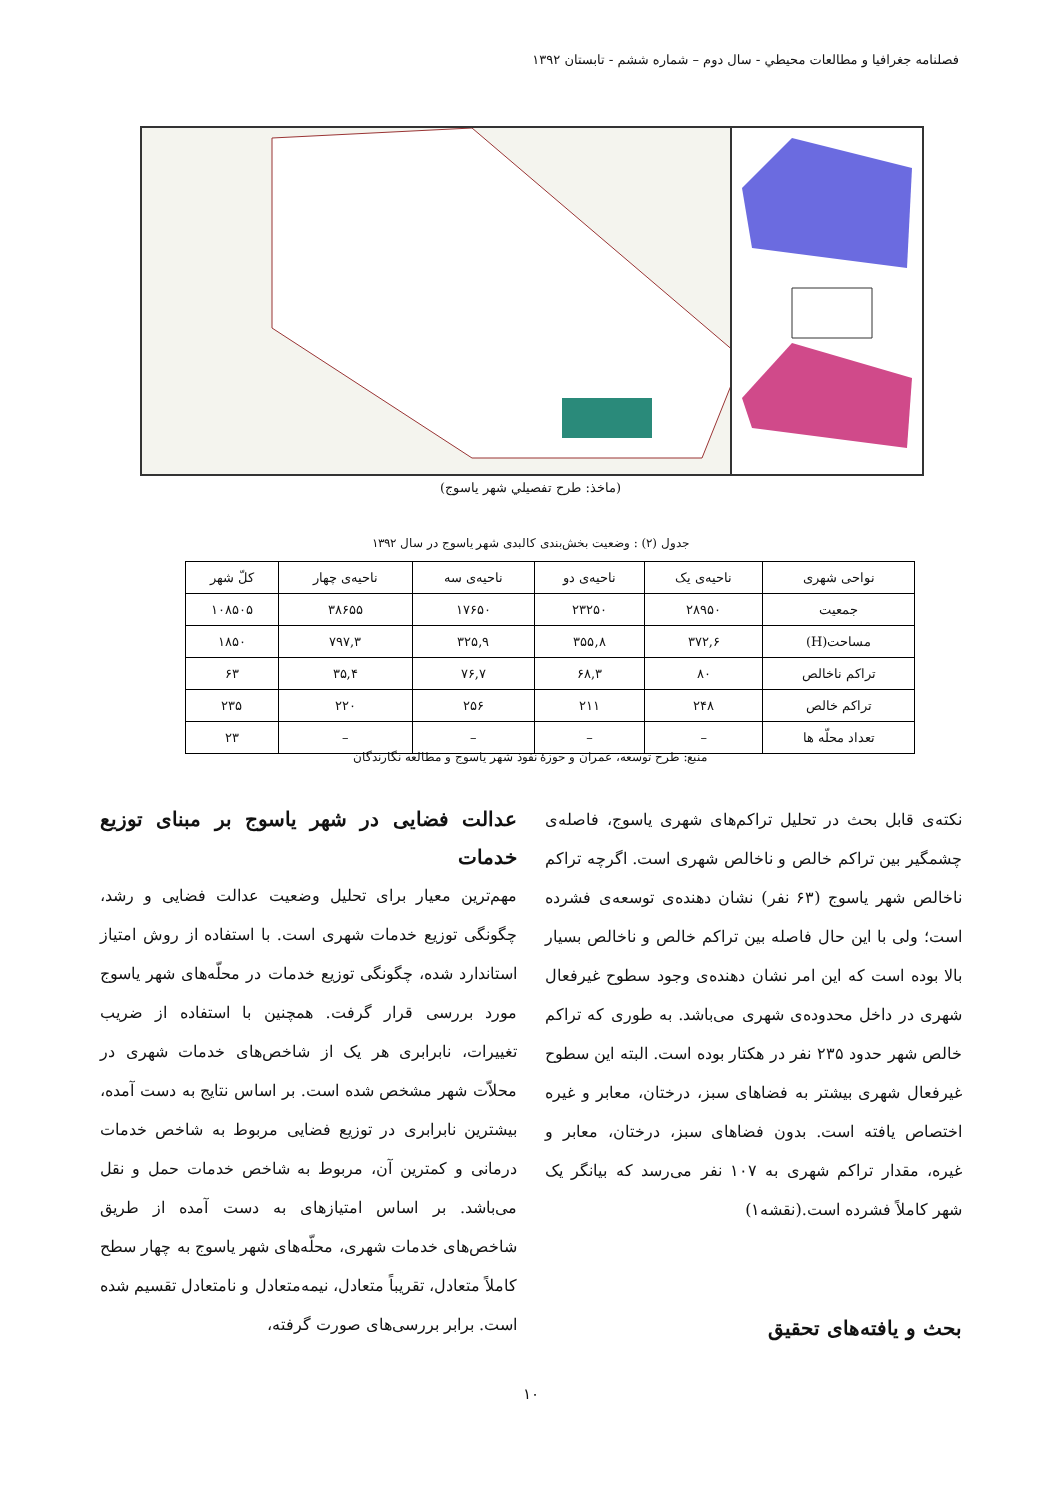فصلنامه جغرافيا و مطالعات محيطي - سال دوم – شماره ششم - تابستان ۱۳۹۲
(ماخذ: طرح تفصيلي شهر ياسوج)
جدول (۲) : وضعيت بخش‌بندی كالبدی شهر ياسوج در سال ۱۳۹۲
| نواحی شهری | ناحيه‌ی يک | ناحيه‌ی دو | ناحيه‌ی سه | ناحيه‌ی چهار | كلّ شهر |
| --- | --- | --- | --- | --- | --- |
| جمعيت | ۲۸۹۵۰ | ۲۳۲۵۰ | ۱۷۶۵۰ | ۳۸۶۵۵ | ۱۰۸۵۰۵ |
| مساحت(H) | ۳۷۲,۶ | ۳۵۵,۸ | ۳۲۵,۹ | ۷۹۷,۳ | ۱۸۵۰ |
| تراكم ناخالص | ۸۰ | ۶۸,۳ | ۷۶,۷ | ۳۵,۴ | ۶۳ |
| تراكم خالص | ۲۴۸ | ۲۱۱ | ۲۵۶ | ۲۲۰ | ۲۳۵ |
| تعداد محلّه ها | – | – | – | – | ۲۳ |
منبع: طرح توسعه، عمران و حوزۀ نفوذ شهر ياسوج و مطالعه نگارندگان
نكته‌ی قابل بحث در تحليل تراكم‌های شهری ياسوج، فاصله‌ی چشمگير بين تراكم خالص و ناخالص شهری است. اگرچه تراكم ناخالص شهر ياسوج (۶۳ نفر) نشان دهنده‌ی توسعه‌ی فشرده است؛ ولی با اين حال فاصله بين تراكم خالص و ناخالص بسيار بالا بوده است كه اين امر نشان دهنده‌ی وجود سطوح غيرفعال شهری در داخل محدوده‌ی شهری می‌باشد. به طوری كه تراكم خالص شهر حدود ۲۳۵ نفر در هكتار بوده است. البته اين سطوح غيرفعال شهری بيشتر به فضاهای سبز، درختان، معابر و غيره اختصاص يافته است. بدون فضاهای سبز، درختان، معابر و غيره، مقدار تراكم شهری به ۱۰۷ نفر می‌رسد كه بيانگر يک شهر كاملاً فشرده است.(نقشه۱)
بحث و يافته‌های تحقيق
عدالت فضايی در شهر ياسوج بر مبنای توزيع خدمات
مهم‌ترين معيار برای تحليل وضعيت عدالت فضايی و رشد، چگونگی توزيع خدمات شهری است. با استفاده از روش امتياز استاندارد شده، چگونگی توزيع خدمات در محلّه‌های شهر ياسوج مورد بررسی قرار گرفت. همچنين با استفاده از ضريب تغييرات، نابرابری هر يک از شاخص‌های خدمات شهری در محلاّت شهر مشخص شده است. بر اساس نتايج به دست آمده، بيشترين نابرابری در توزيع فضايی مربوط به شاخص خدمات درمانی و كمترين آن، مربوط به شاخص خدمات حمل و نقل می‌باشد. بر اساس امتيازهای به دست آمده از طريق شاخص‌های خدمات شهری، محلّه‌های شهر ياسوج به چهار سطح كاملاً متعادل، تقريباً متعادل، نيمه‌متعادل و نامتعادل تقسيم شده است. برابر بررسی‌های صورت گرفته،
۱۰